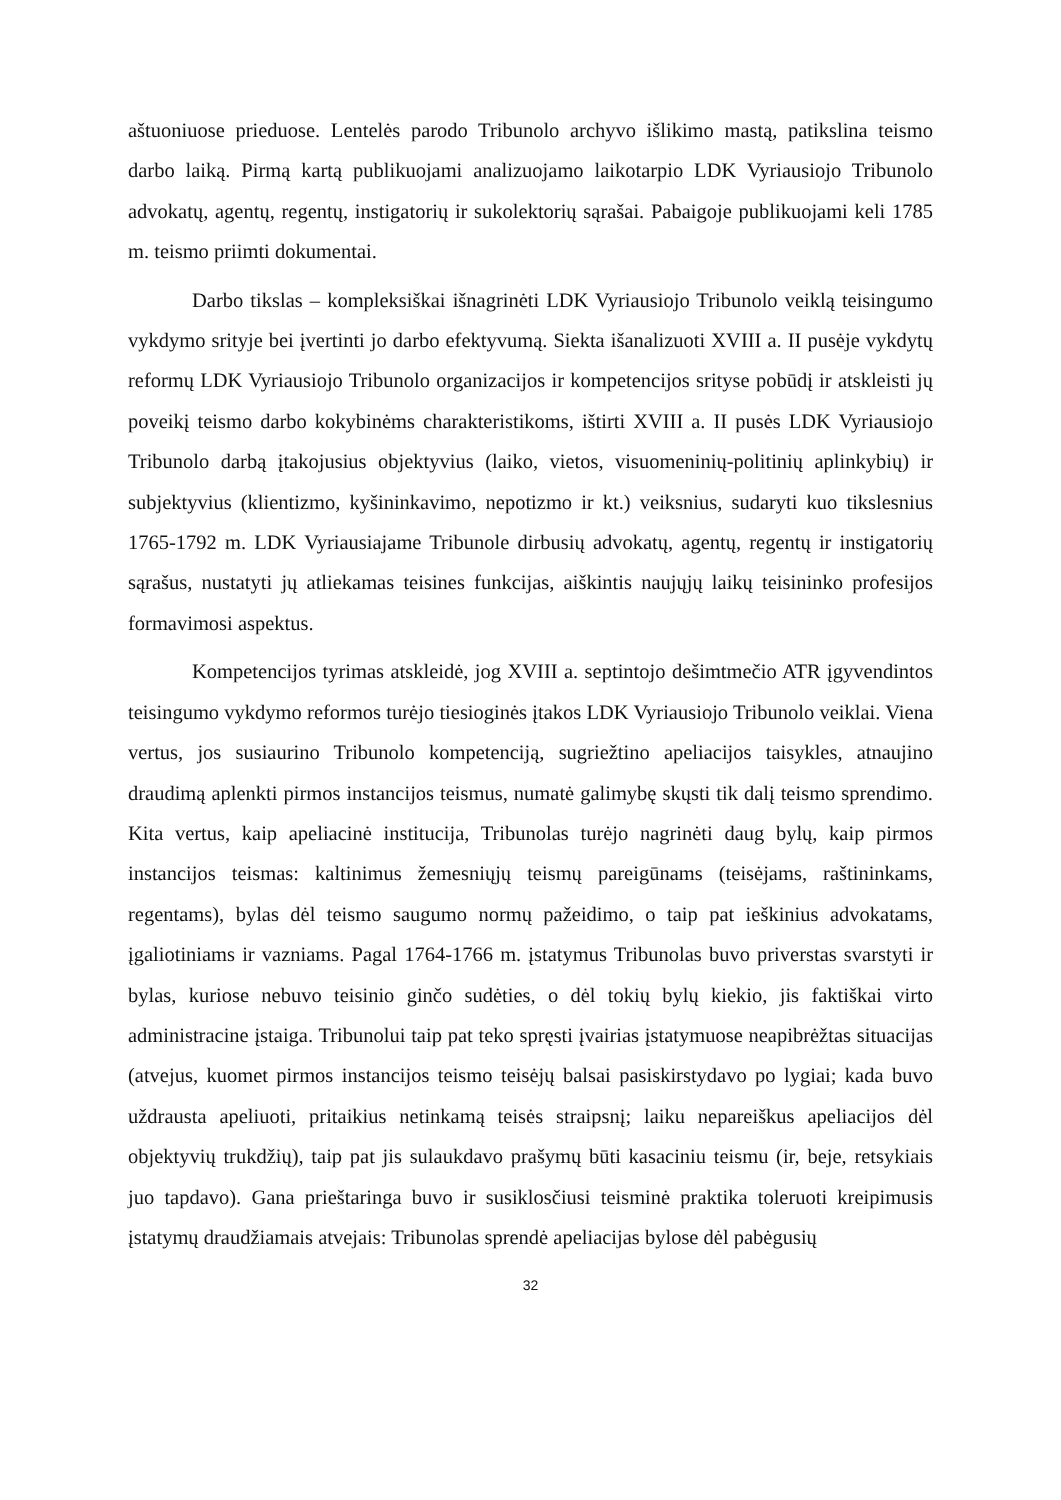aštuoniuose prieduose. Lentelės parodo Tribunolo archyvo išlikimo mastą, patikslina teismo darbo laiką. Pirmą kartą publikuojami analizuojamo laikotarpio LDK Vyriausiojo Tribunolo advokatų, agentų, regentų, instigatorių ir sukolektorių sąrašai. Pabaigoje publikuojami keli 1785 m. teismo priimti dokumentai.
Darbo tikslas – kompleksiškai išnagrinėti LDK Vyriausiojo Tribunolo veiklą teisingumo vykdymo srityje bei įvertinti jo darbo efektyvumą. Siekta išanalizuoti XVIII a. II pusėje vykdytų reformų LDK Vyriausiojo Tribunolo organizacijos ir kompetencijos srityse pobūdį ir atskleisti jų poveikį teismo darbo kokybinėms charakteristikoms, ištirti XVIII a. II pusės LDK Vyriausiojo Tribunolo darbą įtakojusius objektyvius (laiko, vietos, visuomeninių-politinių aplinkybių) ir subjektyvius (klientizmo, kyšininkavimo, nepotizmo ir kt.) veiksnius, sudaryti kuo tikslesnius 1765-1792 m. LDK Vyriausiajame Tribunole dirbusių advokatų, agentų, regentų ir instigatorių sąrašus, nustatyti jų atliekamas teisines funkcijas, aiškintis naujųjų laikų teisininko profesijos formavimosi aspektus.
Kompetencijos tyrimas atskleidė, jog XVIII a. septintojo dešimtmečio ATR įgyvendintos teisingumo vykdymo reformos turėjo tiesioginės įtakos LDK Vyriausiojo Tribunolo veiklai. Viena vertus, jos susiaurino Tribunolo kompetenciją, sugriežtino apeliacijos taisykles, atnaujino draudimą aplenkti pirmos instancijos teismus, numatė galimybę skųsti tik dalį teismo sprendimo. Kita vertus, kaip apeliacinė institucija, Tribunolas turėjo nagrinėti daug bylų, kaip pirmos instancijos teismas: kaltinimus žemesniųjų teismų pareigūnams (teisėjams, raštininkams, regentams), bylas dėl teismo saugumo normų pažeidimo, o taip pat ieškinius advokatams, įgaliotiniams ir vazniams. Pagal 1764-1766 m. įstatymus Tribunolas buvo priverstas svarstyti ir bylas, kuriose nebuvo teisinio ginčo sudėties, o dėl tokių bylų kiekio, jis faktiškai virto administracine įstaiga. Tribunolui taip pat teko spręsti įvairias įstatymuose neapibrėžtas situacijas (atvejus, kuomet pirmos instancijos teismo teisėjų balsai pasiskirstydavo po lygiai; kada buvo uždrausta apeliuoti, pritaikius netinkamą teisės straipsnį; laiku nepareiškus apeliacijos dėl objektyvių trukdžių), taip pat jis sulaukdavo prašymų būti kasaciniu teismu (ir, beje, retsykiais juo tapdavo). Gana prieštaringa buvo ir susiklosčiusi teisminė praktika toleruoti kreipimusis įstatymų draudžiamais atvejais: Tribunolas sprendė apeliacijas bylose dėl pabėgusių
32